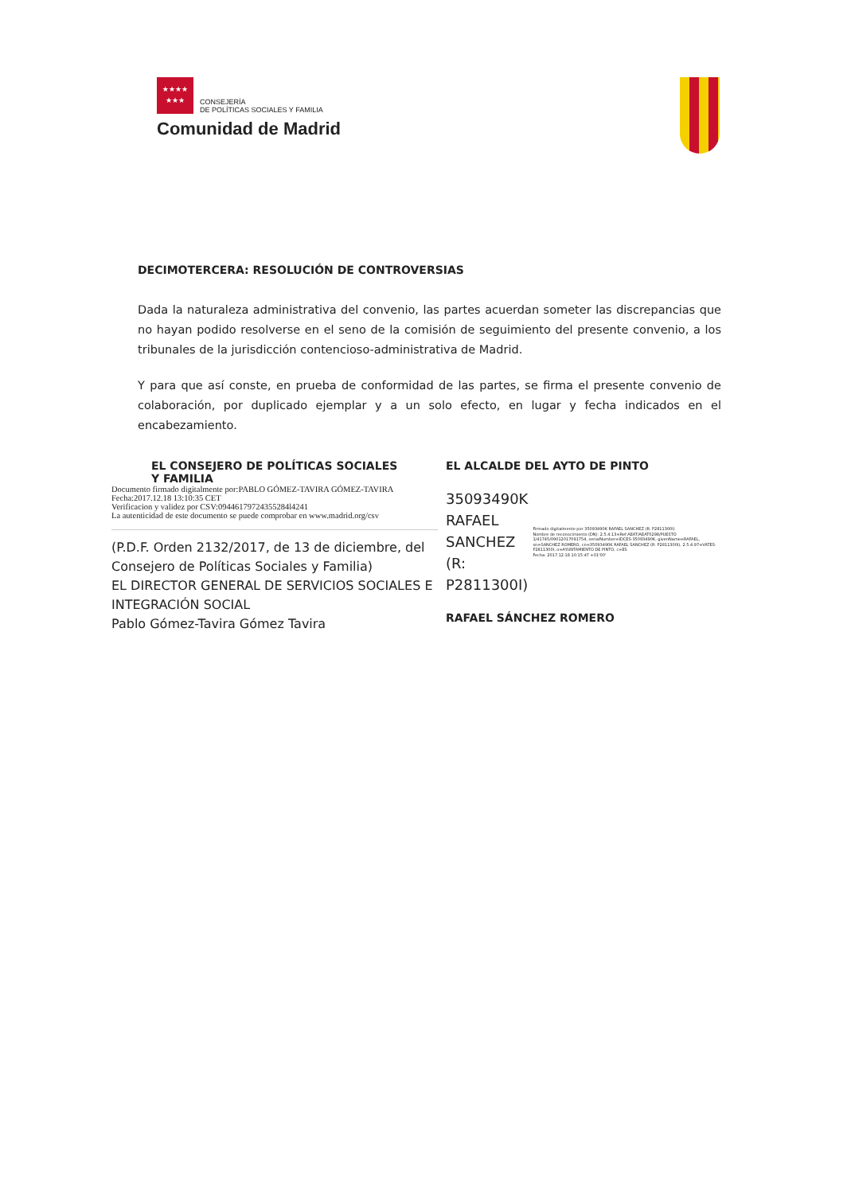★★★★
★★★
CONSEJERÍA
DE POLÍTICAS SOCIALES Y FAMILIA
Comunidad de Madrid
DECIMOTERCERA: RESOLUCIÓN DE CONTROVERSIAS
Dada la naturaleza administrativa del convenio, las partes acuerdan someter las discrepancias que no hayan podido resolverse en el seno de la comisión de seguimiento del presente convenio, a los tribunales de la jurisdicción contencioso-administrativa de Madrid.
Y para que así conste, en prueba de conformidad de las partes, se firma el presente convenio de colaboración, por duplicado ejemplar y a un solo efecto, en lugar y fecha indicados en el encabezamiento.
EL CONSEJERO DE POLÍTICAS SOCIALES
Y FAMILIA
Documento firmado digitalmente por:PABLO GÓMEZ-TAVIRA GÓMEZ-TAVIRA
Fecha:2017.12.18 13:10:35 CET
Verificacion y validez por CSV:09446179724355284l4241
La autenticidad de este documento se puede comprobar en www.madrid.org/csv
(P.D.F. Orden 2132/2017, de 13 de diciembre, del Consejero de Políticas Sociales y Familia)
EL DIRECTOR GENERAL DE SERVICIOS SOCIALES E INTEGRACIÓN SOCIAL
Pablo Gómez-Tavira Gómez Tavira
EL ALCALDE DEL AYTO DE PINTO
35093490K
RAFAEL SANCHEZ
(R: P2811300I)
Firmado digitalmente por 35093490K RAFAEL SANCHEZ (R: P2811300I)
Nombre de reconocimiento (DN): 2.5.4.13=Ref:AEAT/AEAT0298/PUESTO 1/41745/09012017091754, serialNumber=IDCES-35093490K, givenName=RAFAEL, sn=SANCHEZ ROMERO, cn=35093490K RAFAEL SANCHEZ (R: P2811300I), 2.5.4.97=VATES-P2811300I, o=AYUNTAMIENTO DE PINTO, c=ES
Fecha: 2017.12.18 10:15:47 +01'00'
RAFAEL SÁNCHEZ ROMERO